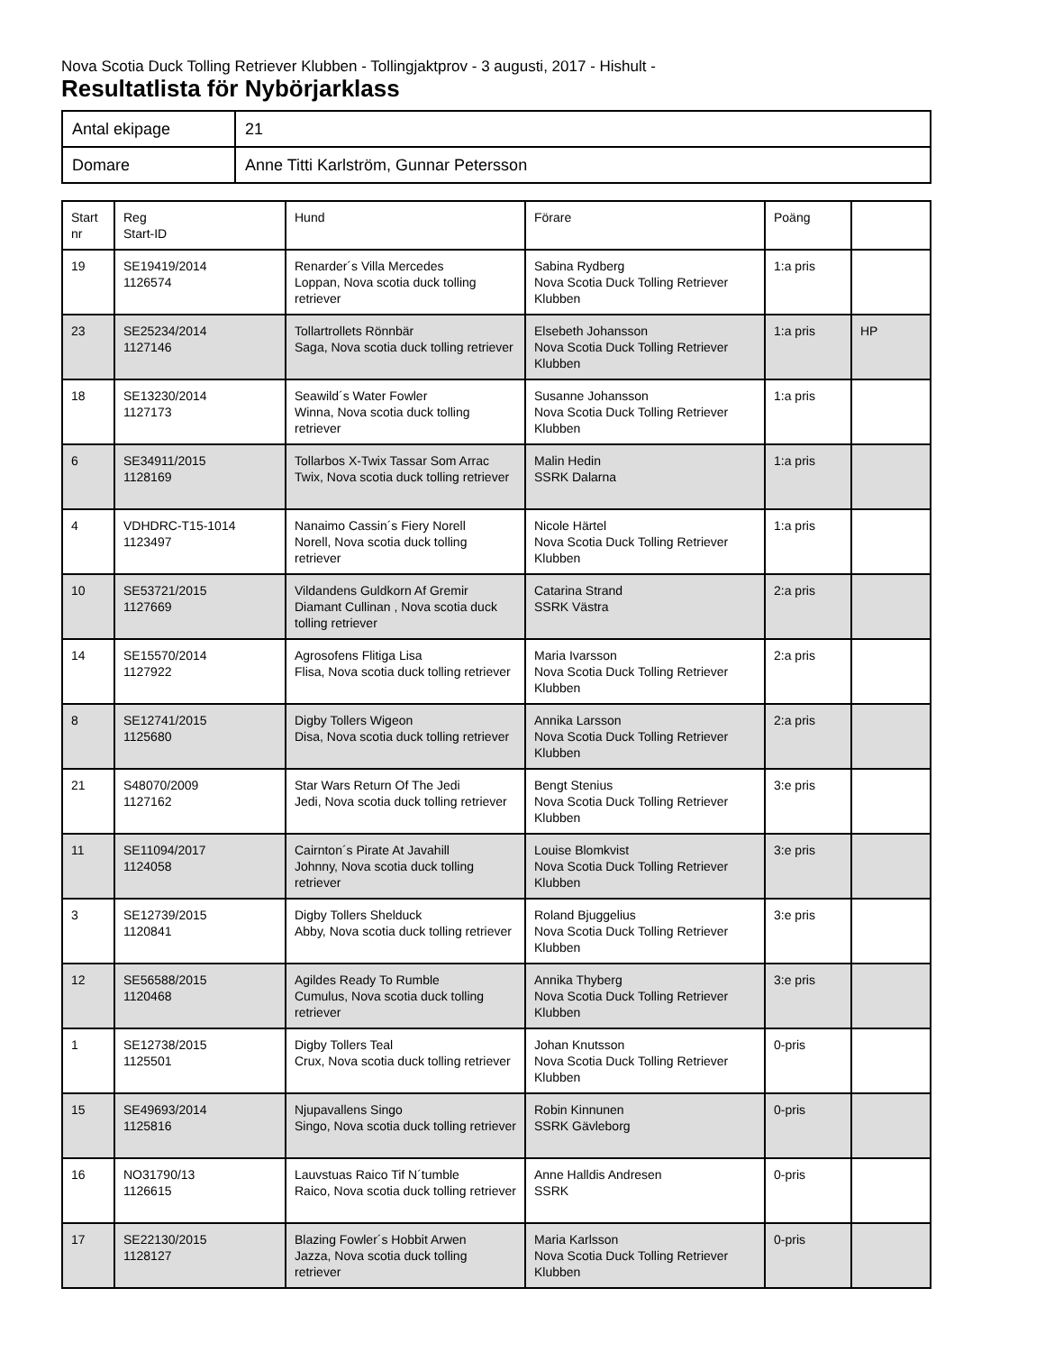Nova Scotia Duck Tolling Retriever Klubben - Tollingjaktprov - 3 augusti, 2017 - Hishult -
Resultatlista för Nybörjarklass
| Antal ekipage | 21 |
| Domare | Anne Titti Karlström, Gunnar Petersson |
| Start nr | Reg Start-ID | Hund | Förare | Poäng | |
| --- | --- | --- | --- | --- | --- |
| 19 | SE19419/2014 1126574 | Renarder´s Villa Mercedes Loppan, Nova scotia duck tolling retriever | Sabina Rydberg Nova Scotia Duck Tolling Retriever Klubben | 1:a pris | |
| 23 | SE25234/2014 1127146 | Tollartrollets Rönnbär Saga, Nova scotia duck tolling retriever | Elsebeth Johansson Nova Scotia Duck Tolling Retriever Klubben | 1:a pris | HP |
| 18 | SE13230/2014 1127173 | Seawild´s Water Fowler Winna, Nova scotia duck tolling retriever | Susanne Johansson Nova Scotia Duck Tolling Retriever Klubben | 1:a pris | |
| 6 | SE34911/2015 1128169 | Tollarbos X-Twix Tassar Som Arrac Twix, Nova scotia duck tolling retriever | Malin Hedin SSRK Dalarna | 1:a pris | |
| 4 | VDHDRC-T15-1014 1123497 | Nanaimo Cassin´s Fiery Norell Norell, Nova scotia duck tolling retriever | Nicole Härtel Nova Scotia Duck Tolling Retriever Klubben | 1:a pris | |
| 10 | SE53721/2015 1127669 | Vildandens Guldkorn Af Gremir Diamant Cullinan , Nova scotia duck tolling retriever | Catarina Strand SSRK Västra | 2:a pris | |
| 14 | SE15570/2014 1127922 | Agrosofens Flitiga Lisa Flisa, Nova scotia duck tolling retriever | Maria Ivarsson Nova Scotia Duck Tolling Retriever Klubben | 2:a pris | |
| 8 | SE12741/2015 1125680 | Digby Tollers Wigeon Disa, Nova scotia duck tolling retriever | Annika Larsson Nova Scotia Duck Tolling Retriever Klubben | 2:a pris | |
| 21 | S48070/2009 1127162 | Star Wars Return Of The Jedi Jedi, Nova scotia duck tolling retriever | Bengt Stenius Nova Scotia Duck Tolling Retriever Klubben | 3:e pris | |
| 11 | SE11094/2017 1124058 | Cairnton´s Pirate At Javahill Johnny, Nova scotia duck tolling retriever | Louise Blomkvist Nova Scotia Duck Tolling Retriever Klubben | 3:e pris | |
| 3 | SE12739/2015 1120841 | Digby Tollers Shelduck Abby, Nova scotia duck tolling retriever | Roland Bjuggelius Nova Scotia Duck Tolling Retriever Klubben | 3:e pris | |
| 12 | SE56588/2015 1120468 | Agildes Ready To Rumble Cumulus, Nova scotia duck tolling retriever | Annika Thyberg Nova Scotia Duck Tolling Retriever Klubben | 3:e pris | |
| 1 | SE12738/2015 1125501 | Digby Tollers Teal Crux, Nova scotia duck tolling retriever | Johan Knutsson Nova Scotia Duck Tolling Retriever Klubben | 0-pris | |
| 15 | SE49693/2014 1125816 | Njupavallens Singo Singo, Nova scotia duck tolling retriever | Robin Kinnunen SSRK Gävleborg | 0-pris | |
| 16 | NO31790/13 1126615 | Lauvstuas Raico Tif N´tumble Raico, Nova scotia duck tolling retriever | Anne Halldis Andresen SSRK | 0-pris | |
| 17 | SE22130/2015 1128127 | Blazing Fowler´s Hobbit Arwen Jazza, Nova scotia duck tolling retriever | Maria Karlsson Nova Scotia Duck Tolling Retriever Klubben | 0-pris | |